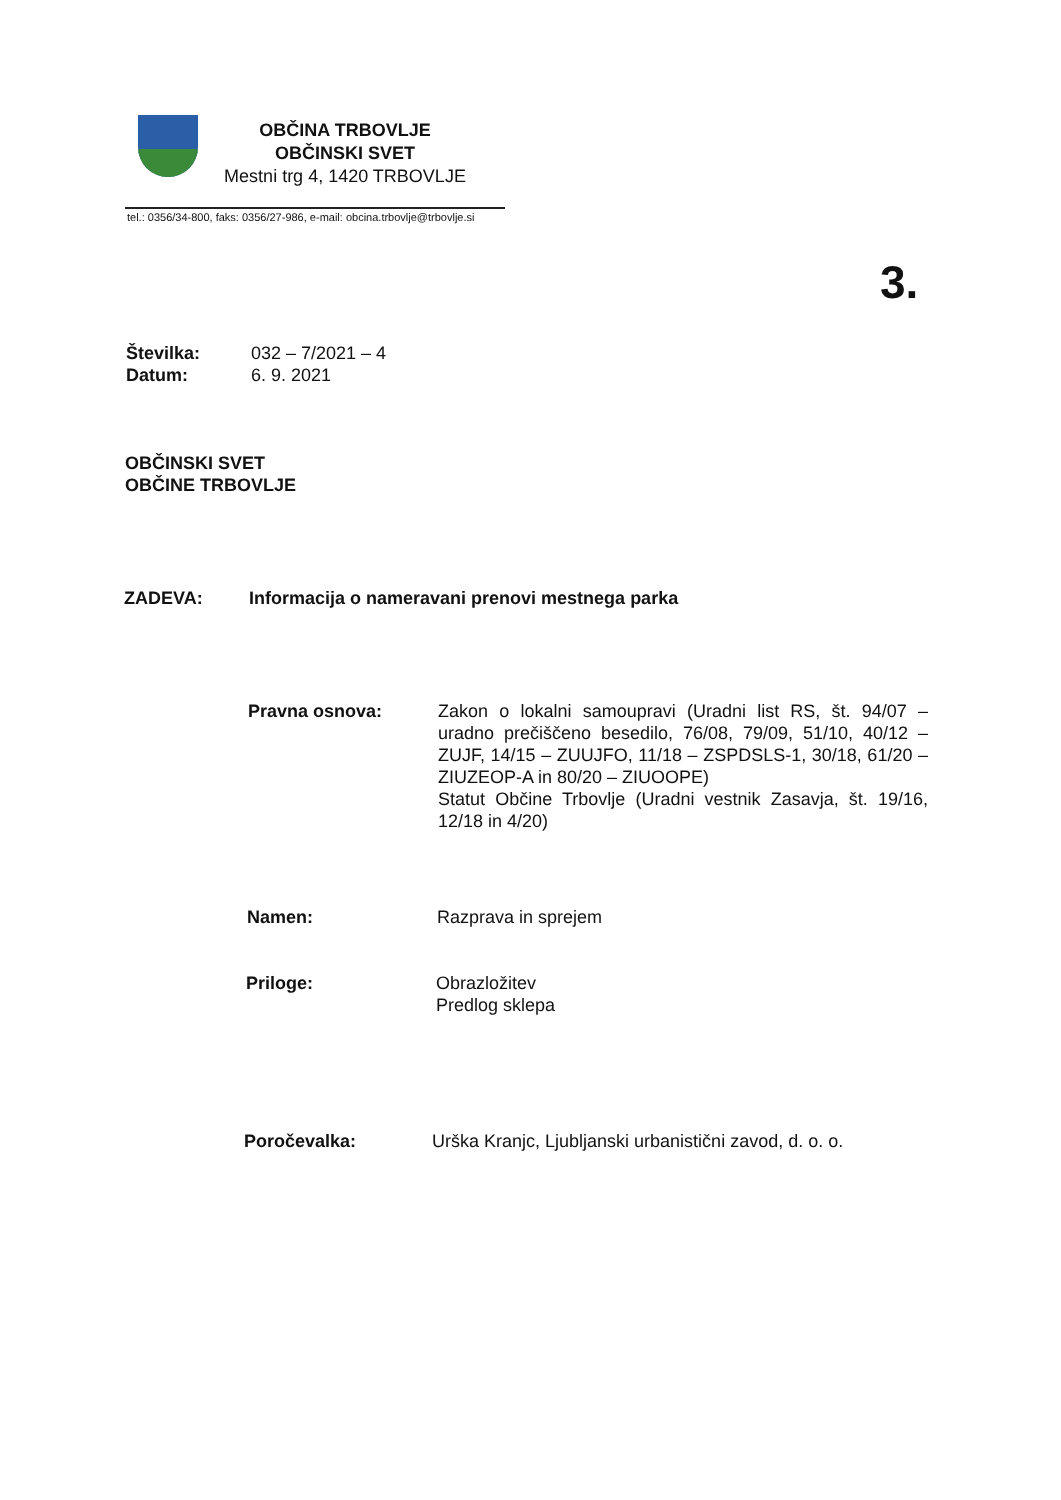OBČINA TRBOVLJE
OBČINSKI SVET
Mestni trg 4, 1420 TRBOVLJE
tel.: 0356/34-800, faks: 0356/27-986, e-mail: obcina.trbovlje@trbovlje.si
3.
Številka:
Datum:
032 – 7/2021 – 4
6. 9. 2021
OBČINSKI SVET
OBČINE TRBOVLJE
ZADEVA: Informacija o nameravani prenovi mestnega parka
Pravna osnova: Zakon o lokalni samoupravi (Uradni list RS, št. 94/07 – uradno prečiščeno besedilo, 76/08, 79/09, 51/10, 40/12 – ZUJF, 14/15 – ZUUJFO, 11/18 – ZSPDSLS-1, 30/18, 61/20 – ZIUZEOP-A in 80/20 – ZIUOOPE)
Statut Občine Trbovlje (Uradni vestnik Zasavja, št. 19/16, 12/18 in 4/20)
Namen: Razprava in sprejem
Priloge: Obrazložitev
Predlog sklepa
Poročevalka: Urška Kranjc, Ljubljanski urbanistični zavod, d. o. o.